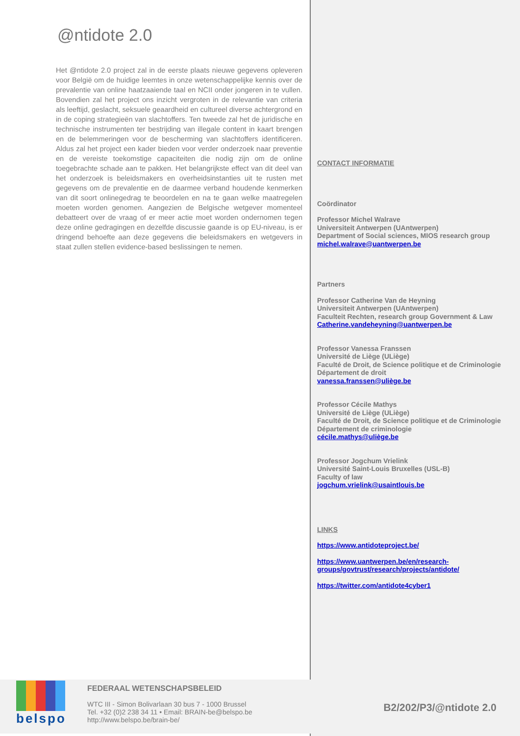@ntidote 2.0
Het @ntidote 2.0 project zal in de eerste plaats nieuwe gegevens opleveren voor België om de huidige leemtes in onze wetenschappelijke kennis over de prevalentie van online haatzaaiende taal en NCII onder jongeren in te vullen. Bovendien zal het project ons inzicht vergroten in de relevantie van criteria als leeftijd, geslacht, seksuele geaardheid en cultureel diverse achtergrond en in de coping strategieën van slachtoffers. Ten tweede zal het de juridische en technische instrumenten ter bestrijding van illegale content in kaart brengen en de belemmeringen voor de bescherming van slachtoffers identificeren. Aldus zal het project een kader bieden voor verder onderzoek naar preventie en de vereiste toekomstige capaciteiten die nodig zijn om de online toegebrachte schade aan te pakken. Het belangrijkste effect van dit deel van het onderzoek is beleidsmakers en overheidsinstanties uit te rusten met gegevens om de prevalentie en de daarmee verband houdende kenmerken van dit soort onlinegedrag te beoordelen en na te gaan welke maatregelen moeten worden genomen. Aangezien de Belgische wetgever momenteel debatteert over de vraag of er meer actie moet worden ondernomen tegen deze online gedragingen en dezelfde discussie gaande is op EU-niveau, is er dringend behoefte aan deze gegevens die beleidsmakers en wetgevers in staat zullen stellen evidence-based beslissingen te nemen.
CONTACT INFORMATIE
Coördinator
Professor Michel Walrave
Universiteit Antwerpen (UAntwerpen)
Department of Social sciences, MIOS research group
michel.walrave@uantwerpen.be
Partners
Professor Catherine Van de Heyning
Universiteit Antwerpen (UAntwerpen)
Faculteit Rechten, research group Government & Law
Catherine.vandeheyning@uantwerpen.be
Professor Vanessa Franssen
Université de Liège (ULiège)
Faculté de Droit, de Science politique et de Criminologie
Département de droit
vanessa.franssen@uliège.be
Professor Cécile Mathys
Université de Liège (ULiège)
Faculté de Droit, de Science politique et de Criminologie
Département de criminologie
cécile.mathys@uliège.be
Professor Jogchum Vrielink
Université Saint-Louis Bruxelles (USL-B)
Faculty of law
jogchum.vrielink@usaintlouis.be
LINKS
https://www.antidoteproject.be/
https://www.uantwerpen.be/en/research-groups/govtrust/research/projects/antidote/
https://twitter.com/antidote4cyber1
belspo
FEDERAAL WETENSCHAPSBELEID
WTC III - Simon Bolivarlaan 30 bus 7 - 1000 Brussel
Tel. +32 (0)2 238 34 11 • Email: BRAIN-be@belspo.be
http://www.belspo.be/brain-be/
B2/202/P3/@ntidote 2.0